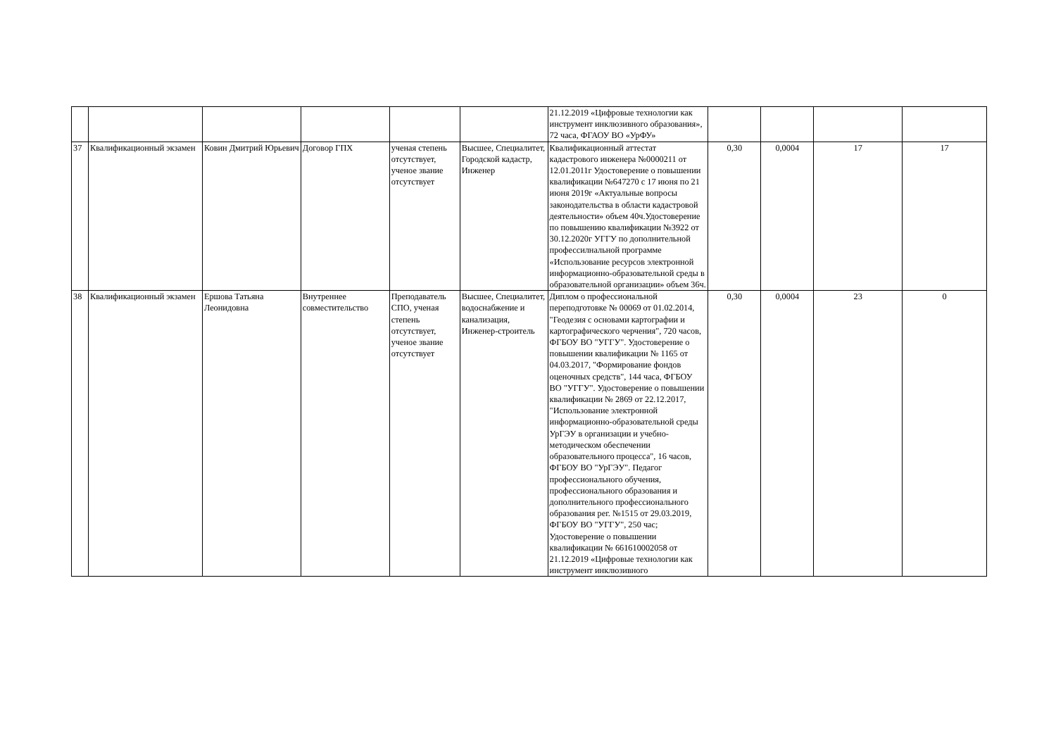| | | | | | | 21.12.2019 «Цифровые технологии как инструмент инклюзивного образования», 72 часа, ФГАОУ ВО «УрФУ» | | | | |
| 37 | Квалификационный экзамен | Ковин Дмитрий Юрьевич | Договор ГПХ | ученая степень отсутствует, ученое звание отсутствует | Высшее, Специалитет, Городской кадастр, Инженер | Квалификационный аттестат кадастрового инженера №0000211 от 12.01.2011г Удостоверение о повышении квалификации №647270 с 17 июня по 21 июня 2019г «Актуальные вопросы законодательства в области кадастровой деятельности» объем 40ч.Удостоверение по повышению квалификации №3922 от 30.12.2020г УГГУ по дополнительной профессилнальной программе «Использование ресурсов электронной информационно-образовательной среды в образовательной организации» объем 36ч. | 0,30 | 0,0004 | 17 | 17 |
| 38 | Квалификационный экзамен | Ершова Татьяна Леонидовна | Внутреннее совместительство | Преподаватель СПО, ученая степень отсутствует, ученое звание отсутствует | Высшее, Специалитет, водоснабжение и канализация, Инженер-строитель | Диплом о профессиональной переподготовке № 00069 от 01.02.2014, "Геодезия с основами картографии и картографического черчения", 720 часов, ФГБОУ ВО "УГГУ". Удостоверение о повышении квалификации № 1165 от 04.03.2017, "Формирование фондов оценочных средств", 144 часа, ФГБОУ ВО "УГГУ". Удостоверение о повышении квалификации № 2869 от 22.12.2017, "Использование электронной информационно-образовательной среды УрГЭУ в организации и учебно-методическом обеспечении образовательного процесса", 16 часов, ФГБОУ ВО "УрГЭУ". Педагог профессионального обучения, профессионального образования и дополнительного профессионального образования рег. №1515 от 29.03.2019, ФГБОУ ВО "УГГУ", 250 час; Удостоверение о повышении квалификации № 661610002058 от 21.12.2019 «Цифровые технологии как инструмент инклюзивного | 0,30 | 0,0004 | 23 | 0 |